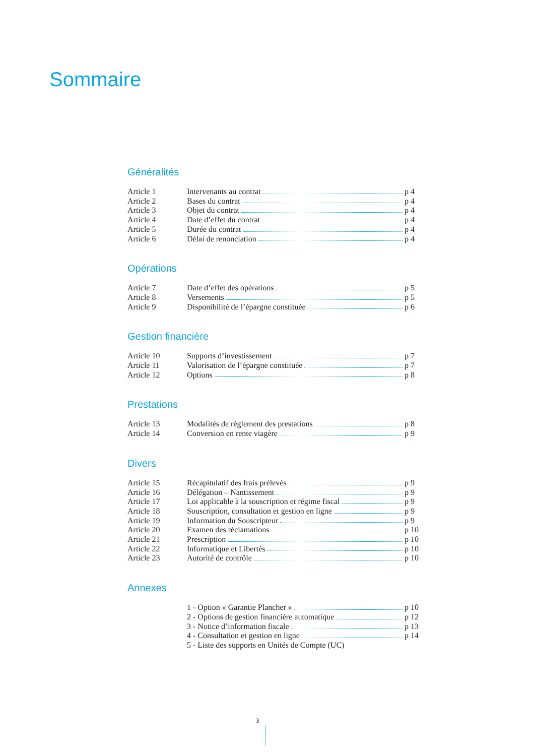Sommaire
Généralités
Article 1 Intervenants au contrat p 4
Article 2 Bases du contrat p 4
Article 3 Objet du contrat p 4
Article 4 Date d’effet du contrat p 4
Article 5 Durée du contrat p 4
Article 6 Délai de renonciation p 4
Opérations
Article 7 Date d’effet des opérations p 5
Article 8 Versements p 5
Article 9 Disponibilité de l’épargne constituée p 6
Gestion financière
Article 10 Supports d’investissement p 7
Article 11 Valorisation de l’épargne constituée p 7
Article 12 Options p 8
Prestations
Article 13 Modalités de règlement des prestations p 8
Article 14 Conversion en rente viagère p 9
Divers
Article 15 Récapitulatif des frais prélevés p 9
Article 16 Délégation – Nantissement p 9
Article 17 Loi applicable à la souscription et régime fiscal p 9
Article 18 Souscription, consultation et gestion en ligne p 9
Article 19 Information du Souscripteur p 9
Article 20 Examen des réclamations p 10
Article 21 Prescription p 10
Article 22 Informatique et Libertés p 10
Article 23 Autorité de contrôle p 10
Annexes
1 - Option « Garantie Plancher » p 10
2 - Options de gestion financière automatique p 12
3 - Notice d’information fiscale p 13
4 - Consultation et gestion en ligne p 14
5 - Liste des supports en Unités de Compte (UC)
3